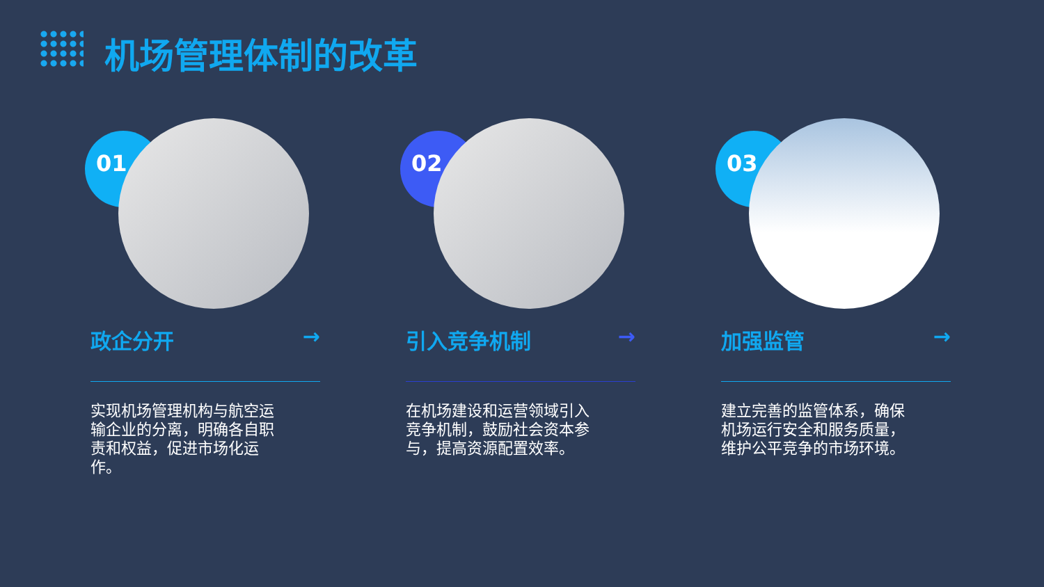机场管理体制的改革
01
政企分开 →
实现机场管理机构与航空运输企业的分离，明确各自职责和权益，促进市场化运作。
02
引入竞争机制 →
在机场建设和运营领域引入竞争机制，鼓励社会资本参与，提高资源配置效率。
03
加强监管 →
建立完善的监管体系，确保机场运行安全和服务质量，维护公平竞争的市场环境。